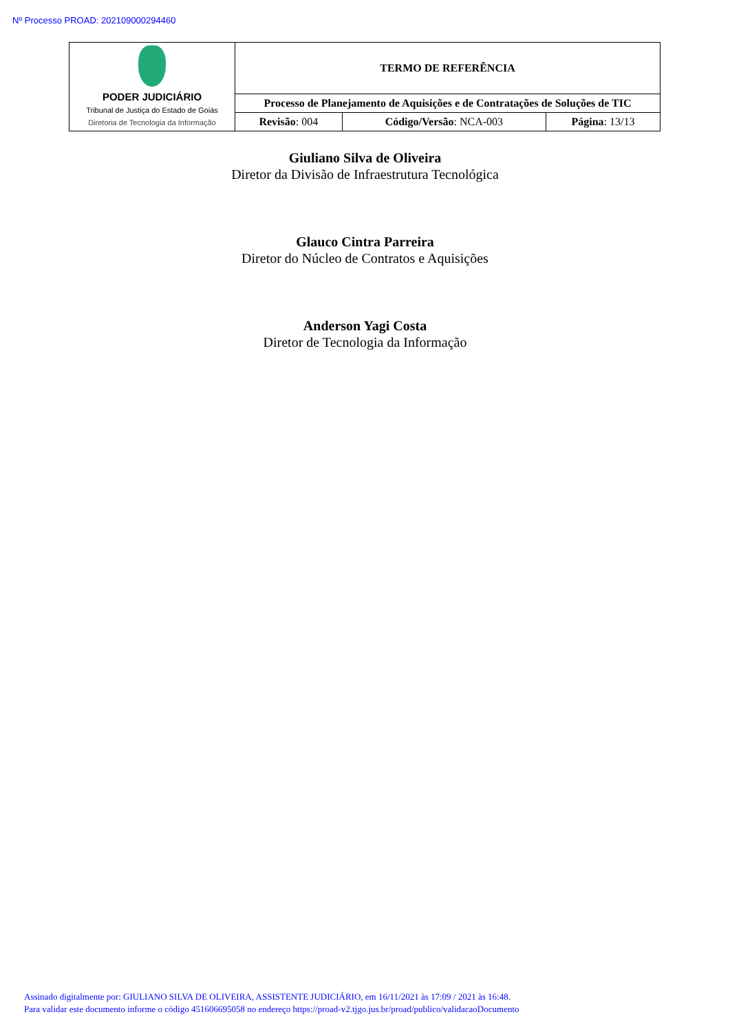Nº Processo PROAD: 202109000294460
| PODER JUDICIÁRIO Tribunal de Justiça do Estado de Goiás Diretoria de Tecnologia da Informação | TERMO DE REFERÊNCIA | | |
| | Processo de Planejamento de Aquisições e de Contratações de Soluções de TIC | | |
| | Revisão : 004 | Código/Versão : NCA-003 | Página : 13/13 |
Giuliano Silva de Oliveira
Diretor da Divisão de Infraestrutura Tecnológica
Glauco Cintra Parreira
Diretor do Núcleo de Contratos e Aquisições
Anderson Yagi Costa
Diretor de Tecnologia da Informação
Assinado digitalmente por: GIULIANO SILVA DE OLIVEIRA, ASSISTENTE JUDICIÁRIO, em 16/11/2021 às 17:09 / 2021 às 16:48.
Para validar este documento informe o código 451606695058 no endereço https://proad-v2.tjgo.jus.br/proad/publico/validacaoDocumento